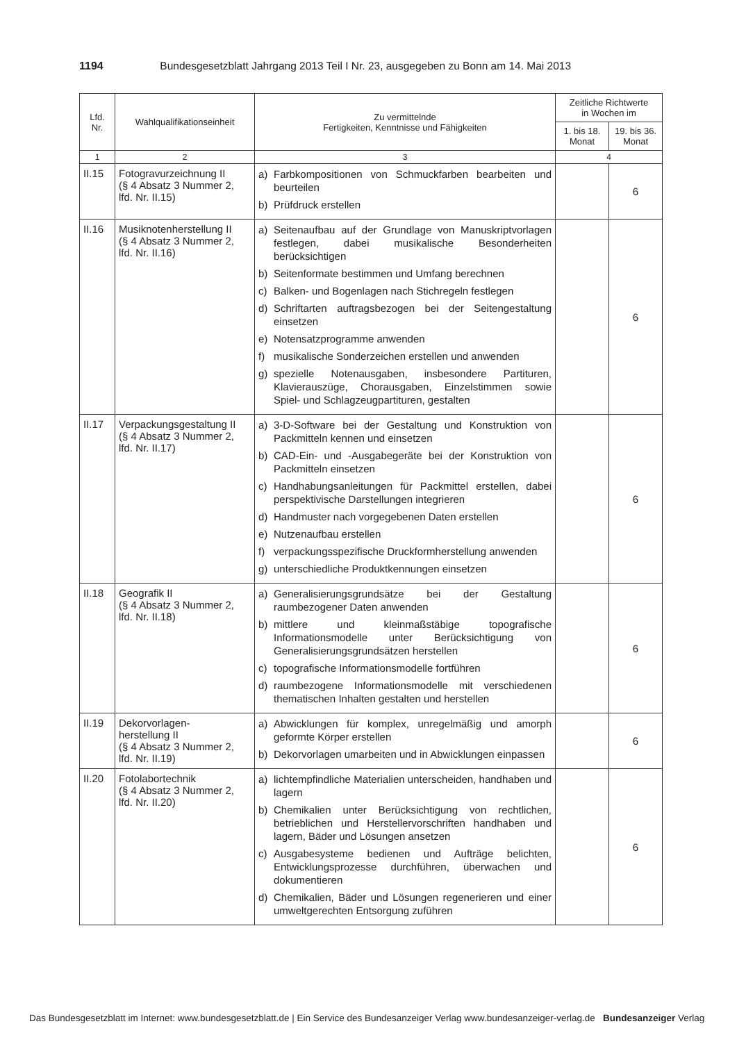1194 Bundesgesetzblatt Jahrgang 2013 Teil I Nr. 23, ausgegeben zu Bonn am 14. Mai 2013
| Lfd. Nr. | Wahlqualifikationseinheit | Zu vermittelnde Fertigkeiten, Kenntnisse und Fähigkeiten | Zeitliche Richtwerte in Wochen im | |
| --- | --- | --- | --- | --- |
| | | | 1. bis 18. Monat | 19. bis 36. Monat |
| 1 | 2 | 3 | 4 | |
| II.15 | Fotogravurzeichnung II (§ 4 Absatz 3 Nummer 2, lfd. Nr. II.15) | a) Farbkompositionen von Schmuckfarben bearbeiten und beurteilen b) Prüfdruck erstellen | | 6 |
| II.16 | Musiknotenherstellung II (§ 4 Absatz 3 Nummer 2, lfd. Nr. II.16) | a) Seitenaufbau auf der Grundlage von Manuskriptvorlagen festlegen, dabei musikalische Besonderheiten berücksichtigen b) Seitenformate bestimmen und Umfang berechnen c) Balken- und Bogenlagen nach Stichregeln festlegen d) Schriftarten auftragsbezogen bei der Seitengestaltung einsetzen e) Notensatzprogramme anwenden f) musikalische Sonderzeichen erstellen und anwenden g) spezielle Notenausgaben, insbesondere Partituren, Klavierauszüge, Chorausgaben, Einzelstimmen sowie Spiel- und Schlagzeugpartituren, gestalten | | 6 |
| II.17 | Verpackungsgestaltung II (§ 4 Absatz 3 Nummer 2, lfd. Nr. II.17) | a) 3-D-Software bei der Gestaltung und Konstruktion von Packmitteln kennen und einsetzen b) CAD-Ein- und -Ausgabegeräte bei der Konstruktion von Packmitteln einsetzen c) Handhabungsanleitungen für Packmittel erstellen, dabei perspektivische Darstellungen integrieren d) Handmuster nach vorgegebenen Daten erstellen e) Nutzenaufbau erstellen f) verpackungsspezifische Druckformherstellung anwenden g) unterschiedliche Produktkennungen einsetzen | | 6 |
| II.18 | Geografik II (§ 4 Absatz 3 Nummer 2, lfd. Nr. II.18) | a) Generalisierungsgrundsätze bei der Gestaltung raumbezogener Daten anwenden b) mittlere und kleinmaßstäbige topografische Informationsmodelle unter Berücksichtigung von Generalisierungsgrundsätzen herstellen c) topografische Informationsmodelle fortführen d) raumbezogene Informationsmodelle mit verschiedenen thematischen Inhalten gestalten und herstellen | | 6 |
| II.19 | Dekorvorlagen- herstellung II (§ 4 Absatz 3 Nummer 2, lfd. Nr. II.19) | a) Abwicklungen für komplex, unregelmäßig und amorph geformte Körper erstellen b) Dekorvorlagen umarbeiten und in Abwicklungen einpassen | | 6 |
| II.20 | Fotolabortechnik (§ 4 Absatz 3 Nummer 2, lfd. Nr. II.20) | a) lichtempfindliche Materialien unterscheiden, handhaben und lagern b) Chemikalien unter Berücksichtigung von rechtlichen, betrieblichen und Herstellervorschriften handhaben und lagern, Bäder und Lösungen ansetzen c) Ausgabesysteme bedienen und Aufträge belichten, Entwicklungsprozesse durchführen, überwachen und dokumentieren d) Chemikalien, Bäder und Lösungen regenerieren und einer umweltgerechten Entsorgung zuführen | | 6 |
Das Bundesgesetzblatt im Internet: www.bundesgesetzblatt.de | Ein Service des Bundesanzeiger Verlag www.bundesanzeiger-verlag.de Bundesanzeiger Verlag